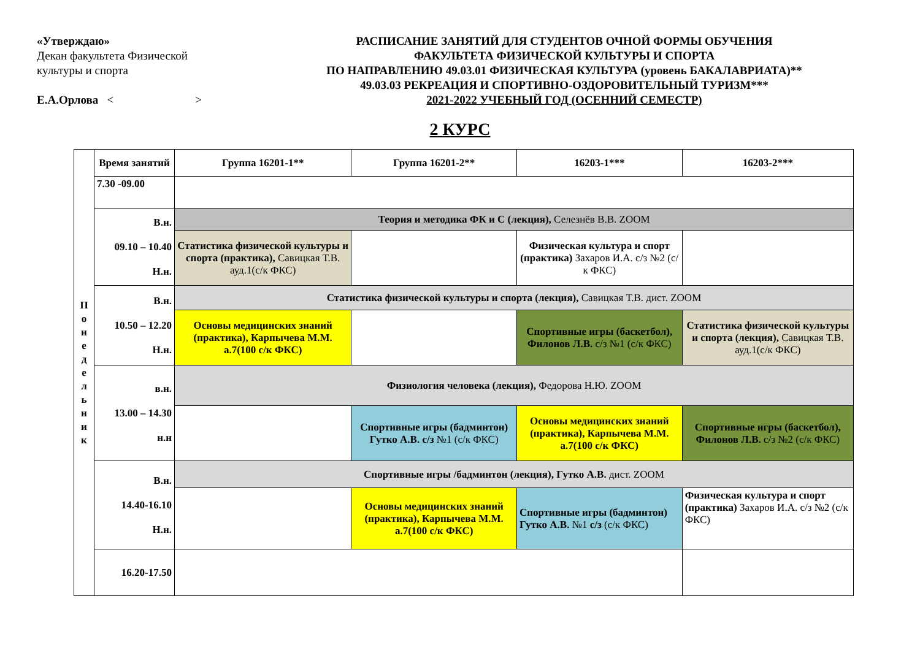«Утверждаю»
Декан факультета Физической
культуры и спорта
Е.А.Орлова < >
РАСПИСАНИЕ ЗАНЯТИЙ ДЛЯ СТУДЕНТОВ ОЧНОЙ ФОРМЫ ОБУЧЕНИЯ
ФАКУЛЬТЕТА ФИЗИЧЕСКОЙ КУЛЬТУРЫ И СПОРТА
ПО НАПРАВЛЕНИЮ 49.03.01 ФИЗИЧЕСКАЯ КУЛЬТУРА (уровень БАКАЛАВРИАТА)**
49.03.03 РЕКРЕАЦИЯ И СПОРТИВНО-ОЗДОРОВИТЕЛЬНЫЙ ТУРИЗМ***
2021-2022 УЧЕБНЫЙ ГОД (ОСЕННИЙ СЕМЕСТР)
2 КУРС
| П о н е д е л ь н и к | Время занятий | Группа 16201-1** | Группа 16201-2** | 16203-1*** | 16203-2*** |
| | 7.30 -09.00 | | | | |
| | В.н. 09.10 – 10.40 Н.н. | Теория и методика ФК и С (лекция), Селезнёв В.В. ZOOM | | | |
| | | Статистика физической культуры и спорта (практика), Савицкая Т.В. ауд.1(с/к ФКС) | | Физическая культура и спорт (практика) Захаров И.А. с/з №2 (с/к ФКС) | |
| | В.н. 10.50 – 12.20 Н.н. | Статистика физической культуры и спорта (лекция), Савицкая Т.В. дист. ZOOM | | | |
| | | Основы медицинских знаний (практика), Карпычева М.М. а.7(100 с/к ФКС) | | Спортивные игры (баскетбол), Филонов Л.В. с/з №1 (с/к ФКС) | Статистика физической культуры и спорта (лекция), Савицкая Т.В. ауд.1(с/к ФКС) |
| | в.н. 13.00 – 14.30 н.н | Физиология человека (лекция), Федорова Н.Ю. ZOOM | | | |
| | | | Спортивные игры (бадминтон) Гутко А.В. с/з №1 (с/к ФКС) | Основы медицинских знаний (практика), Карпычева М.М. а.7(100 с/к ФКС) | Спортивные игры (баскетбол), Филонов Л.В. с/з №2 (с/к ФКС) |
| | В.н. 14.40-16.10 Н.н. | Спортивные игры /бадминтон (лекция), Гутко А.В. дист. ZOOM | | | |
| | | | Основы медицинских знаний (практика), Карпычева М.М. а.7(100 с/к ФКС) | Спортивные игры (бадминтон) Гутко А.В. №1 с/з (с/к ФКС) | Физическая культура и спорт (практика) Захаров И.А. с/з №2 (с/к ФКС) |
| | 16.20-17.50 | | | | |